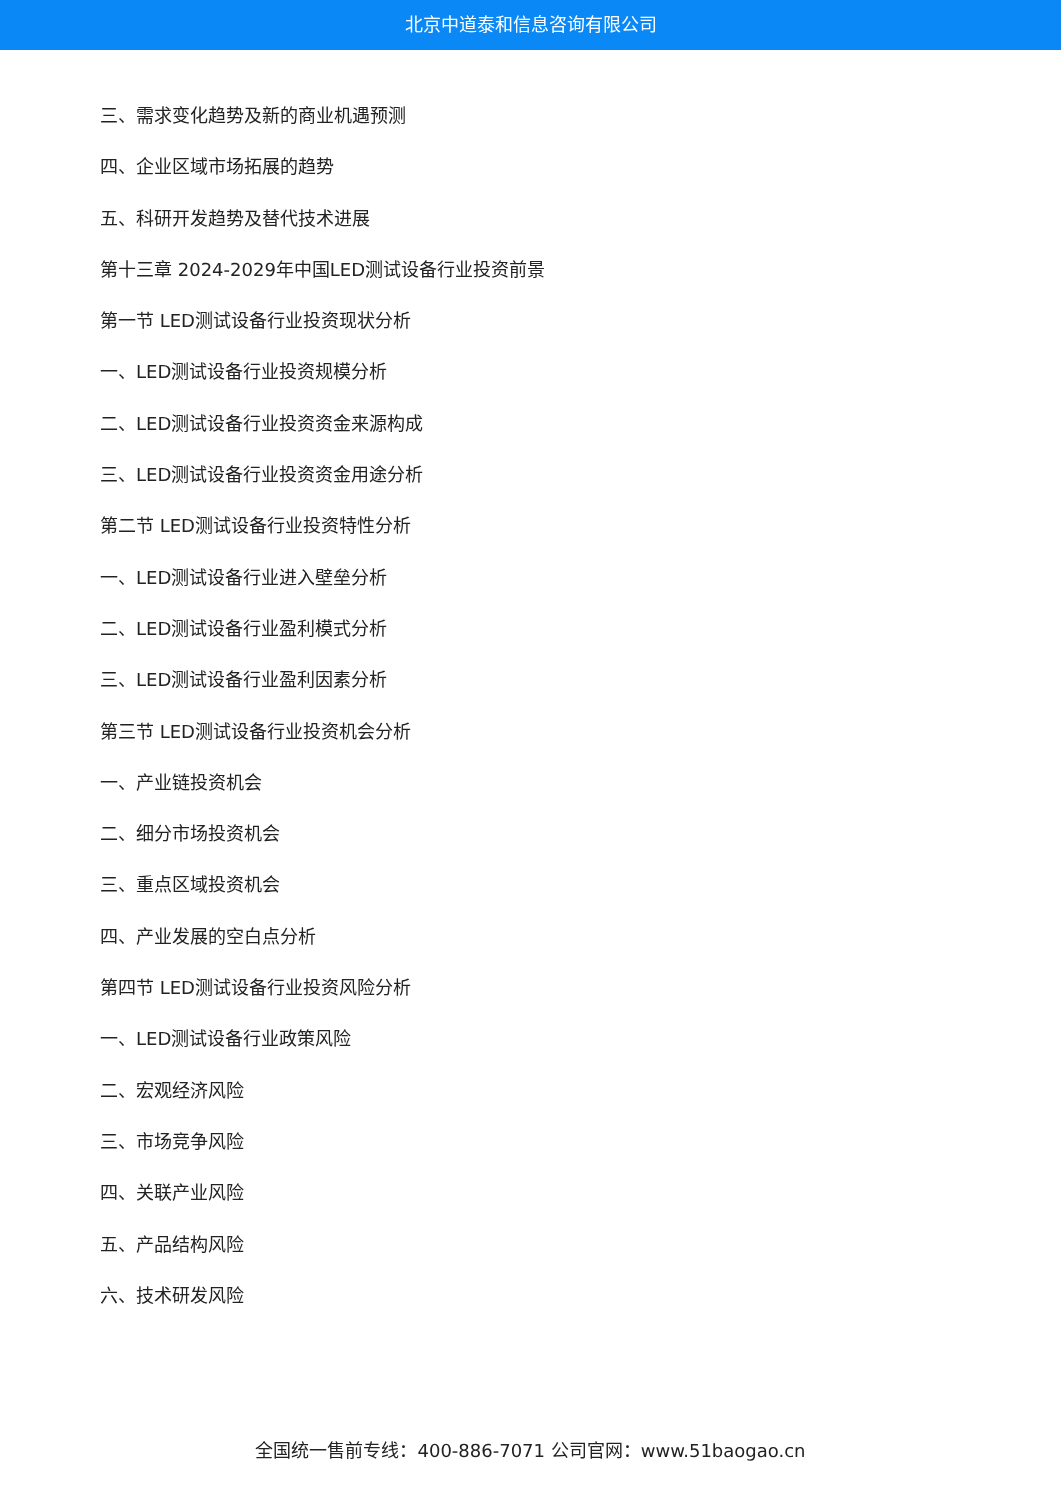北京中道泰和信息咨询有限公司
三、需求变化趋势及新的商业机遇预测
四、企业区域市场拓展的趋势
五、科研开发趋势及替代技术进展
第十三章 2024-2029年中国LED测试设备行业投资前景
第一节 LED测试设备行业投资现状分析
一、LED测试设备行业投资规模分析
二、LED测试设备行业投资资金来源构成
三、LED测试设备行业投资资金用途分析
第二节 LED测试设备行业投资特性分析
一、LED测试设备行业进入壁垒分析
二、LED测试设备行业盈利模式分析
三、LED测试设备行业盈利因素分析
第三节 LED测试设备行业投资机会分析
一、产业链投资机会
二、细分市场投资机会
三、重点区域投资机会
四、产业发展的空白点分析
第四节 LED测试设备行业投资风险分析
一、LED测试设备行业政策风险
二、宏观经济风险
三、市场竞争风险
四、关联产业风险
五、产品结构风险
六、技术研发风险
全国统一售前专线：400-886-7071 公司官网：www.51baogao.cn